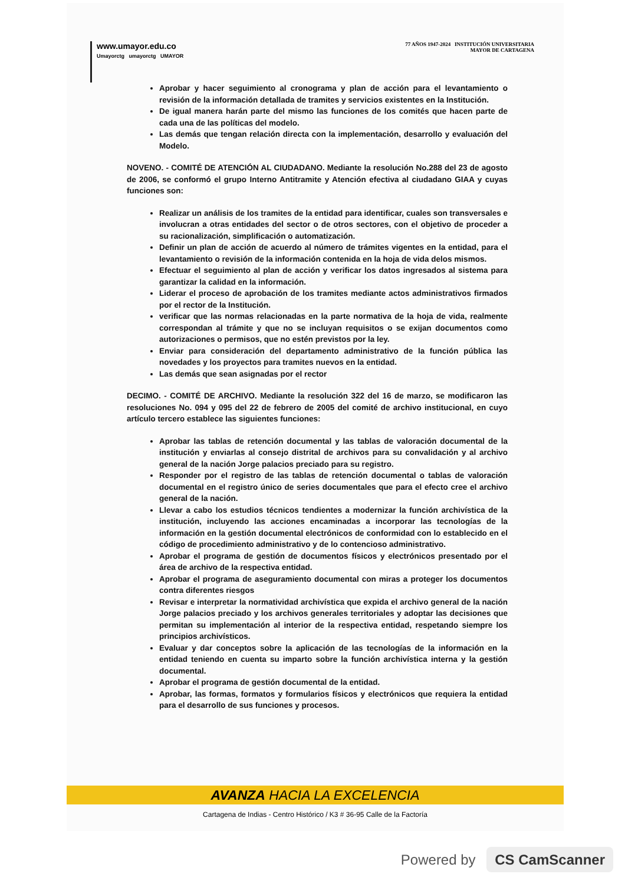www.umayor.edu.co
Umayorctg umayorctg UMAYOR
77 AÑOS 1947-2024 INSTITUCIÓN UNIVERSITARIA
MAYOR DE CARTAGENA
Aprobar y hacer seguimiento al cronograma y plan de acción para el levantamiento o revisión de la información detallada de tramites y servicios existentes en la Institución.
De igual manera harán parte del mismo las funciones de los comités que hacen parte de cada una de las políticas del modelo.
Las demás que tengan relación directa con la implementación, desarrollo y evaluación del Modelo.
NOVENO. - COMITÉ DE ATENCIÓN AL CIUDADANO. Mediante la resolución No.288 del 23 de agosto de 2006, se conformó el grupo Interno Antitramite y Atención efectiva al ciudadano GIAA y cuyas funciones son:
Realizar un análisis de los tramites de la entidad para identificar, cuales son transversales e involucran a otras entidades del sector o de otros sectores, con el objetivo de proceder a su racionalización, simplificación o automatización.
Definir un plan de acción de acuerdo al número de trámites vigentes en la entidad, para el levantamiento o revisión de la información contenida en la hoja de vida delos mismos.
Efectuar el seguimiento al plan de acción y verificar los datos ingresados al sistema para garantizar la calidad en la información.
Liderar el proceso de aprobación de los tramites mediante actos administrativos firmados por el rector de la Institución.
verificar que las normas relacionadas en la parte normativa de la hoja de vida, realmente correspondan al trámite y que no se incluyan requisitos o se exijan documentos como autorizaciones o permisos, que no estén previstos por la ley.
Enviar para consideración del departamento administrativo de la función pública las novedades y los proyectos para tramites nuevos en la entidad.
Las demás que sean asignadas por el rector
DECIMO. - COMITÉ DE ARCHIVO. Mediante la resolución 322 del 16 de marzo, se modificaron las resoluciones No. 094 y 095 del 22 de febrero de 2005 del comité de archivo institucional, en cuyo artículo tercero establece las siguientes funciones:
Aprobar las tablas de retención documental y las tablas de valoración documental de la institución y enviarlas al consejo distrital de archivos para su convalidación y al archivo general de la nación Jorge palacios preciado para su registro.
Responder por el registro de las tablas de retención documental o tablas de valoración documental en el registro único de series documentales que para el efecto cree el archivo general de la nación.
Llevar a cabo los estudios técnicos tendientes a modernizar la función archivística de la institución, incluyendo las acciones encaminadas a incorporar las tecnologías de la información en la gestión documental electrónicos de conformidad con lo establecido en el código de procedimiento administrativo y de lo contencioso administrativo.
Aprobar el programa de gestión de documentos físicos y electrónicos presentado por el área de archivo de la respectiva entidad.
Aprobar el programa de aseguramiento documental con miras a proteger los documentos contra diferentes riesgos
Revisar e interpretar la normatividad archivística que expida el archivo general de la nación Jorge palacios preciado y los archivos generales territoriales y adoptar las decisiones que permitan su implementación al interior de la respectiva entidad, respetando siempre los principios archivísticos.
Evaluar y dar conceptos sobre la aplicación de las tecnologías de la información en la entidad teniendo en cuenta su imparto sobre la función archivística interna y la gestión documental.
Aprobar el programa de gestión documental de la entidad.
Aprobar, las formas, formatos y formularios físicos y electrónicos que requiera la entidad para el desarrollo de sus funciones y procesos.
AVANZA HACIA LA EXCELENCIA
Cartagena de Indias - Centro Histórico / K3 # 36-95 Calle de la Factoría
Powered by CS CamScanner